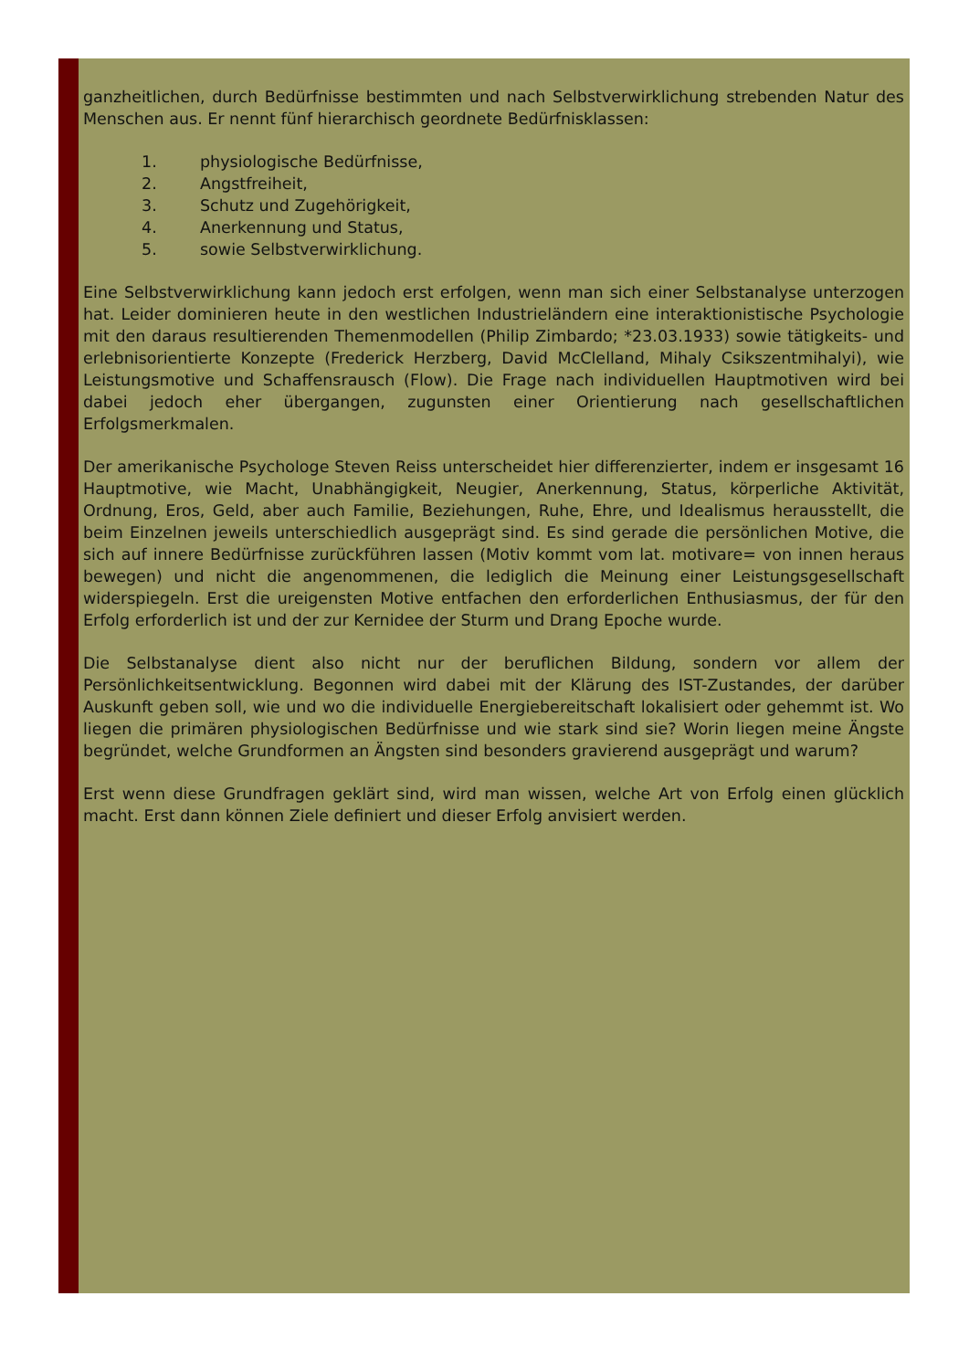ganzheitlichen, durch Bedürfnisse bestimmten und nach Selbstverwirklichung strebenden Natur des Menschen aus. Er nennt fünf hierarchisch geordnete Bedürfnisklassen:
1. physiologische Bedürfnisse,
2. Angstfreiheit,
3. Schutz und Zugehörigkeit,
4. Anerkennung und Status,
5. sowie Selbstverwirklichung.
Eine Selbstverwirklichung kann jedoch erst erfolgen, wenn man sich einer Selbstanalyse unterzogen hat. Leider dominieren heute in den westlichen Industrieländern eine interaktionistische Psychologie mit den daraus resultierenden Themenmodellen (Philip Zimbardo; *23.03.1933) sowie tätigkeits- und erlebnisorientierte Konzepte (Frederick Herzberg, David McClelland, Mihaly Csikszentmihalyi), wie Leistungsmotive und Schaffensrausch (Flow). Die Frage nach individuellen Hauptmotiven wird bei dabei jedoch eher übergangen, zugunsten einer Orientierung nach gesellschaftlichen Erfolgsmerkmalen.
Der amerikanische Psychologe Steven Reiss unterscheidet hier differenzierter, indem er insgesamt 16 Hauptmotive, wie Macht, Unabhängigkeit, Neugier, Anerkennung, Status, körperliche Aktivität, Ordnung, Eros, Geld, aber auch Familie, Beziehungen, Ruhe, Ehre, und Idealismus herausstellt, die beim Einzelnen jeweils unterschiedlich ausgeprägt sind. Es sind gerade die persönlichen Motive, die sich auf innere Bedürfnisse zurückführen lassen (Motiv kommt vom lat. motivare= von innen heraus bewegen) und nicht die angenommenen, die lediglich die Meinung einer Leistungsgesellschaft widerspiegeln. Erst die ureigensten Motive entfachen den erforderlichen Enthusiasmus, der für den Erfolg erforderlich ist und der zur Kernidee der Sturm und Drang Epoche wurde.
Die Selbstanalyse dient also nicht nur der beruflichen Bildung, sondern vor allem der Persönlichkeitsentwicklung. Begonnen wird dabei mit der Klärung des IST-Zustandes, der darüber Auskunft geben soll, wie und wo die individuelle Energiebereitschaft lokalisiert oder gehemmt ist. Wo liegen die primären physiologischen Bedürfnisse und wie stark sind sie? Worin liegen meine Ängste begründet, welche Grundformen an Ängsten sind besonders gravierend ausgeprägt und warum?
Erst wenn diese Grundfragen geklärt sind, wird man wissen, welche Art von Erfolg einen glücklich macht. Erst dann können Ziele definiert und dieser Erfolg anvisiert werden.